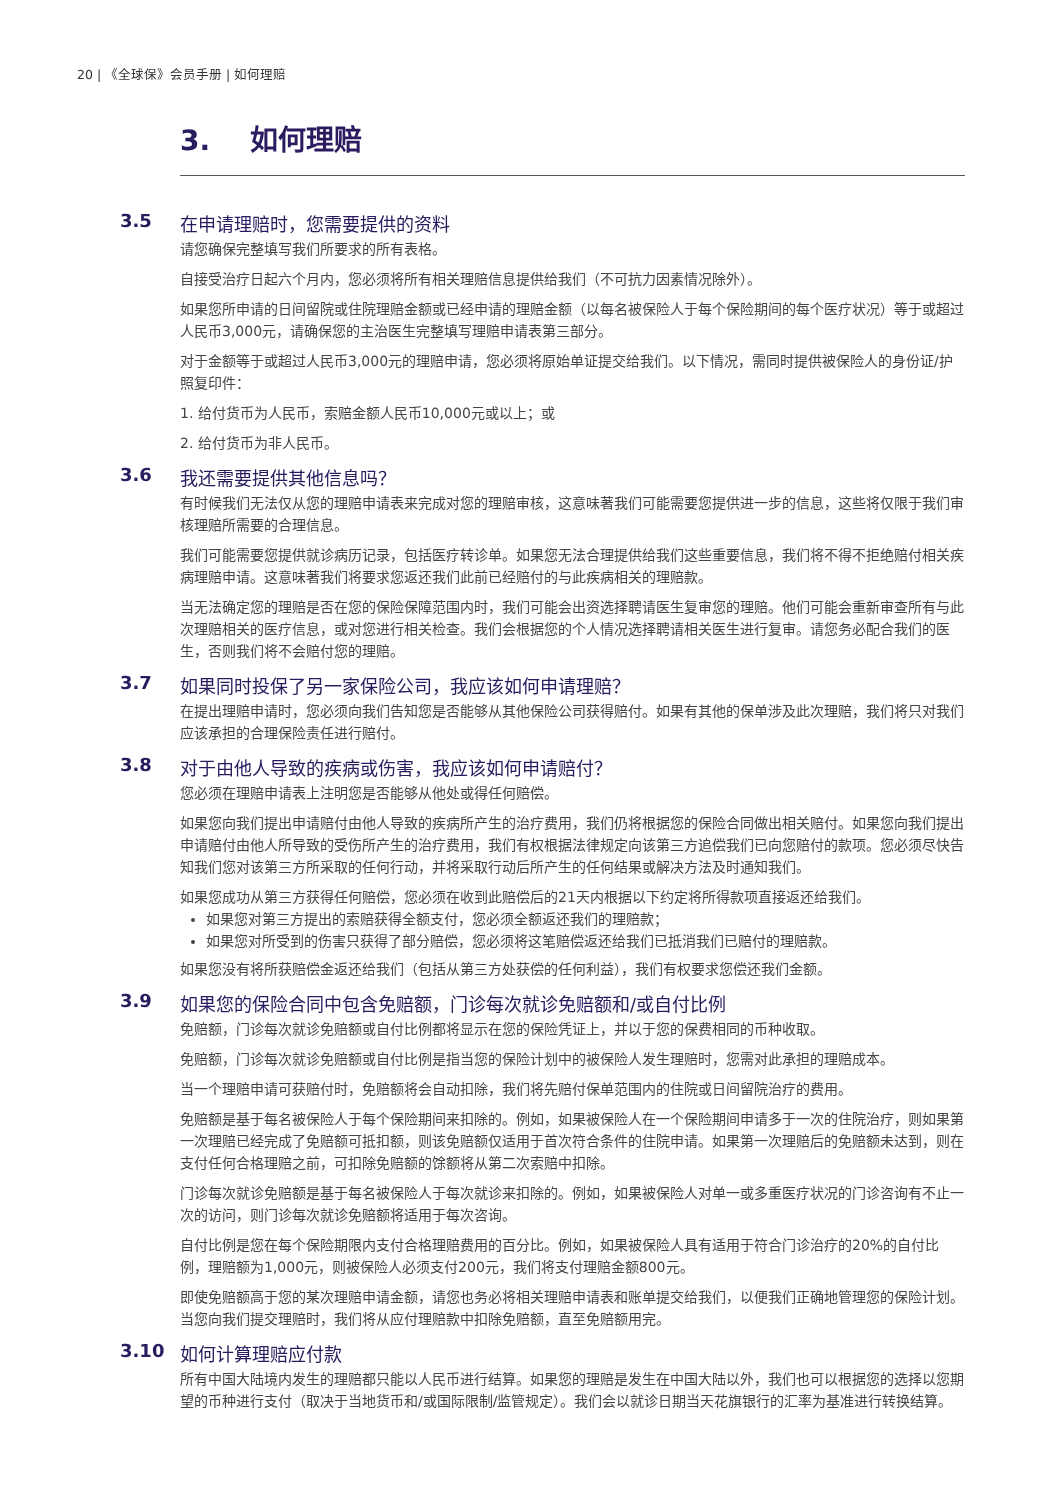20 | 《全球保》会员手册 | 如何理赔
3. 如何理赔
3.5 在申请理赔时，您需要提供的资料
请您确保完整填写我们所要求的所有表格。
自接受治疗日起六个月内，您必须将所有相关理赔信息提供给我们（不可抗力因素情况除外）。
如果您所申请的日间留院或住院理赔金额或已经申请的理赔金额（以每名被保险人于每个保险期间的每个医疗状况）等于或超过人民币3,000元，请确保您的主治医生完整填写理赔申请表第三部分。
对于金额等于或超过人民币3,000元的理赔申请，您必须将原始单证提交给我们。以下情况，需同时提供被保险人的身份证/护照复印件：
1. 给付货币为人民币，索赔金额人民币10,000元或以上；或
2. 给付货币为非人民币。
3.6 我还需要提供其他信息吗？
有时候我们无法仅从您的理赔申请表来完成对您的理赔审核，这意味著我们可能需要您提供进一步的信息，这些将仅限于我们审核理赔所需要的合理信息。
我们可能需要您提供就诊病历记录，包括医疗转诊单。如果您无法合理提供给我们这些重要信息，我们将不得不拒绝赔付相关疾病理赔申请。这意味著我们将要求您返还我们此前已经赔付的与此疾病相关的理赔款。
当无法确定您的理赔是否在您的保险保障范围内时，我们可能会出资选择聘请医生复审您的理赔。他们可能会重新审查所有与此次理赔相关的医疗信息，或对您进行相关检查。我们会根据您的个人情况选择聘请相关医生进行复审。请您务必配合我们的医生，否则我们将不会赔付您的理赔。
3.7 如果同时投保了另一家保险公司，我应该如何申请理赔？
在提出理赔申请时，您必须向我们告知您是否能够从其他保险公司获得赔付。如果有其他的保单涉及此次理赔，我们将只对我们应该承担的合理保险责任进行赔付。
3.8 对于由他人导致的疾病或伤害，我应该如何申请赔付？
您必须在理赔申请表上注明您是否能够从他处或得任何赔偿。
如果您向我们提出申请赔付由他人导致的疾病所产生的治疗费用，我们仍将根据您的保险合同做出相关赔付。如果您向我们提出申请赔付由他人所导致的受伤所产生的治疗费用，我们有权根据法律规定向该第三方追偿我们已向您赔付的款项。您必须尽快告知我们您对该第三方所采取的任何行动，并将采取行动后所产生的任何结果或解决方法及时通知我们。
如果您成功从第三方获得任何赔偿，您必须在收到此赔偿后的21天内根据以下约定将所得款项直接返还给我们。
如果您对第三方提出的索赔获得全额支付，您必须全额返还我们的理赔款；
如果您对所受到的伤害只获得了部分赔偿，您必须将这笔赔偿返还给我们已抵消我们已赔付的理赔款。
如果您没有将所获赔偿金返还给我们（包括从第三方处获偿的任何利益），我们有权要求您偿还我们金额。
3.9 如果您的保险合同中包含免赔额，门诊每次就诊免赔额和/或自付比例
免赔额，门诊每次就诊免赔额或自付比例都将显示在您的保险凭证上，并以于您的保费相同的币种收取。
免赔额，门诊每次就诊免赔额或自付比例是指当您的保险计划中的被保险人发生理赔时，您需对此承担的理赔成本。
当一个理赔申请可获赔付时，免赔额将会自动扣除，我们将先赔付保单范围内的住院或日间留院治疗的费用。
免赔额是基于每名被保险人于每个保险期间来扣除的。例如，如果被保险人在一个保险期间申请多于一次的住院治疗，则如果第一次理赔已经完成了免赔额可抵扣额，则该免赔额仅适用于首次符合条件的住院申请。如果第一次理赔后的免赔额未达到，则在支付任何合格理赔之前，可扣除免赔额的馀额将从第二次索赔中扣除。
门诊每次就诊免赔额是基于每名被保险人于每次就诊来扣除的。例如，如果被保险人对单一或多重医疗状况的门诊咨询有不止一次的访问，则门诊每次就诊免赔额将适用于每次咨询。
自付比例是您在每个保险期限内支付合格理赔费用的百分比。例如，如果被保险人具有适用于符合门诊治疗的20%的自付比例，理赔额为1,000元，则被保险人必须支付200元，我们将支付理赔金额800元。
即使免赔额高于您的某次理赔申请金额，请您也务必将相关理赔申请表和账单提交给我们，以便我们正确地管理您的保险计划。当您向我们提交理赔时，我们将从应付理赔款中扣除免赔额，直至免赔额用完。
3.10 如何计算理赔应付款
所有中国大陆境内发生的理赔都只能以人民币进行结算。如果您的理赔是发生在中国大陆以外，我们也可以根据您的选择以您期望的币种进行支付（取决于当地货币和/或国际限制/监管规定）。我们会以就诊日期当天花旗银行的汇率为基准进行转换结算。